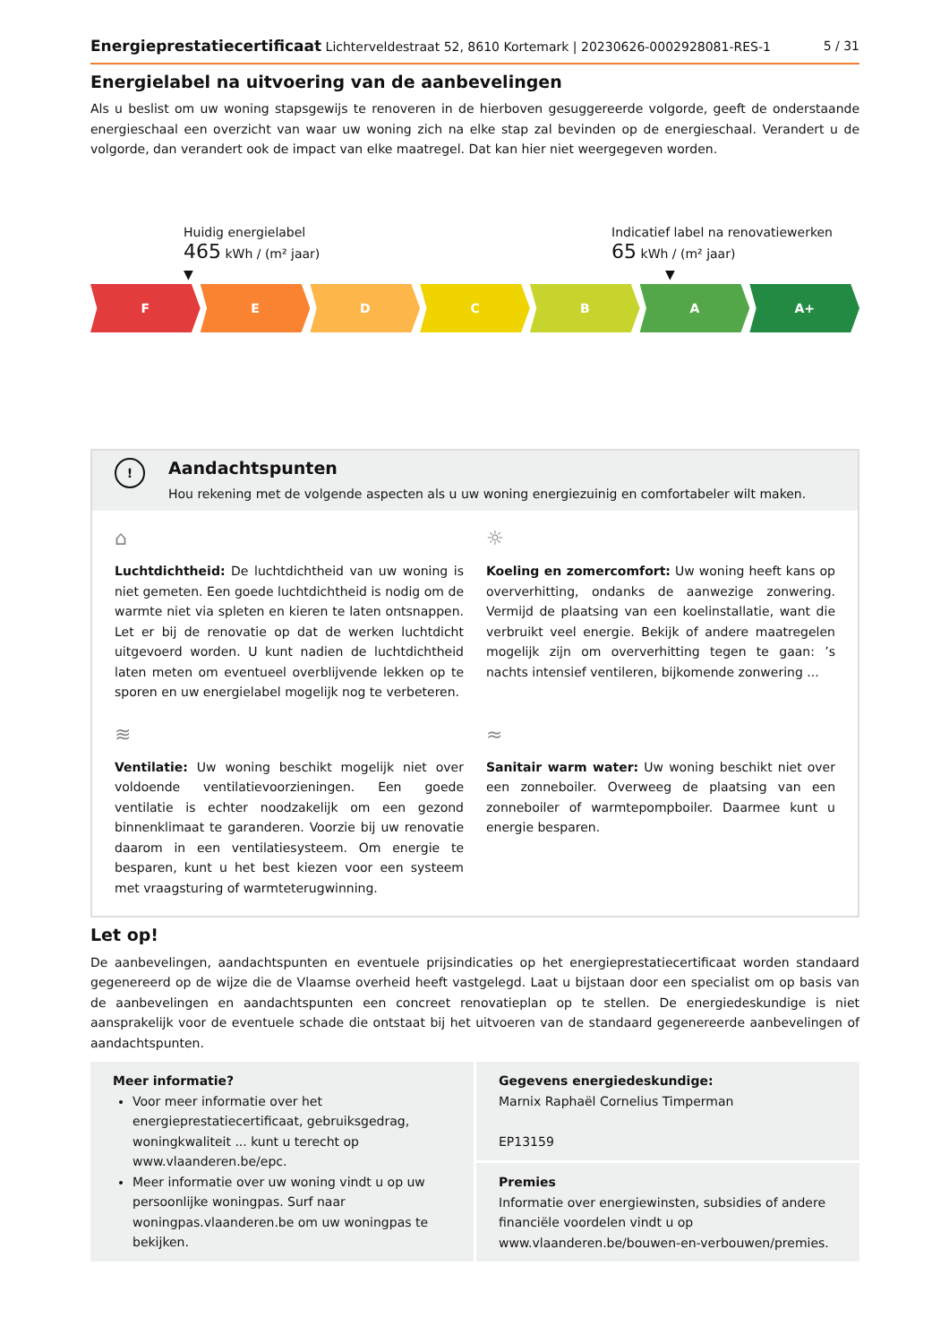Energieprestatiecertificaat Lichterveldestraat 52, 8610 Kortemark | 20230626-0002928081-RES-1 5 / 31
Energielabel na uitvoering van de aanbevelingen
Als u beslist om uw woning stapsgewijs te renoveren in de hierboven gesuggereerde volgorde, geeft de onderstaande energieschaal een overzicht van waar uw woning zich na elke stap zal bevinden op de energieschaal. Verandert u de volgorde, dan verandert ook de impact van elke maatregel. Dat kan hier niet weergegeven worden.
Huidig energielabel
465 kWh / (m² jaar)
▼
Indicatief label na renovatiewerken
65 kWh / (m² jaar)
▼
F E D C B A A+
! Aandachtspunten
Hou rekening met de volgende aspecten als u uw woning energiezuinig en comfortabeler wilt maken.
⌂
Luchtdichtheid: De luchtdichtheid van uw woning is niet gemeten. Een goede luchtdichtheid is nodig om de warmte niet via spleten en kieren te laten ontsnappen. Let er bij de renovatie op dat de werken luchtdicht uitgevoerd worden. U kunt nadien de luchtdichtheid laten meten om eventueel overblijvende lekken op te sporen en uw energielabel mogelijk nog te verbeteren.
☼
Koeling en zomercomfort: Uw woning heeft kans op oververhitting, ondanks de aanwezige zonwering. Vermijd de plaatsing van een koelinstallatie, want die verbruikt veel energie. Bekijk of andere maatregelen mogelijk zijn om oververhitting tegen te gaan: ’s nachts intensief ventileren, bijkomende zonwering ...
≋
Ventilatie: Uw woning beschikt mogelijk niet over voldoende ventilatievoorzieningen. Een goede ventilatie is echter noodzakelijk om een gezond binnenklimaat te garanderen. Voorzie bij uw renovatie daarom in een ventilatiesysteem. Om energie te besparen, kunt u het best kiezen voor een systeem met vraagsturing of warmteterugwinning.
≈
Sanitair warm water: Uw woning beschikt niet over een zonneboiler. Overweeg de plaatsing van een zonneboiler of warmtepompboiler. Daarmee kunt u energie besparen.
Let op!
De aanbevelingen, aandachtspunten en eventuele prijsindicaties op het energieprestatiecertificaat worden standaard gegenereerd op de wijze die de Vlaamse overheid heeft vastgelegd. Laat u bijstaan door een specialist om op basis van de aanbevelingen en aandachtspunten een concreet renovatieplan op te stellen. De energiedeskundige is niet aansprakelijk voor de eventuele schade die ontstaat bij het uitvoeren van de standaard gegenereerde aanbevelingen of aandachtspunten.
Meer informatie?
Voor meer informatie over het energieprestatiecertificaat, gebruiksgedrag, woningkwaliteit ... kunt u terecht op www.vlaanderen.be/epc.
Meer informatie over uw woning vindt u op uw persoonlijke woningpas. Surf naar woningpas.vlaanderen.be om uw woningpas te bekijken.
Gegevens energiedeskundige:
Marnix Raphaël Cornelius Timperman
EP13159
Premies
Informatie over energiewinsten, subsidies of andere financiële voordelen vindt u op www.vlaanderen.be/bouwen-en-verbouwen/premies.